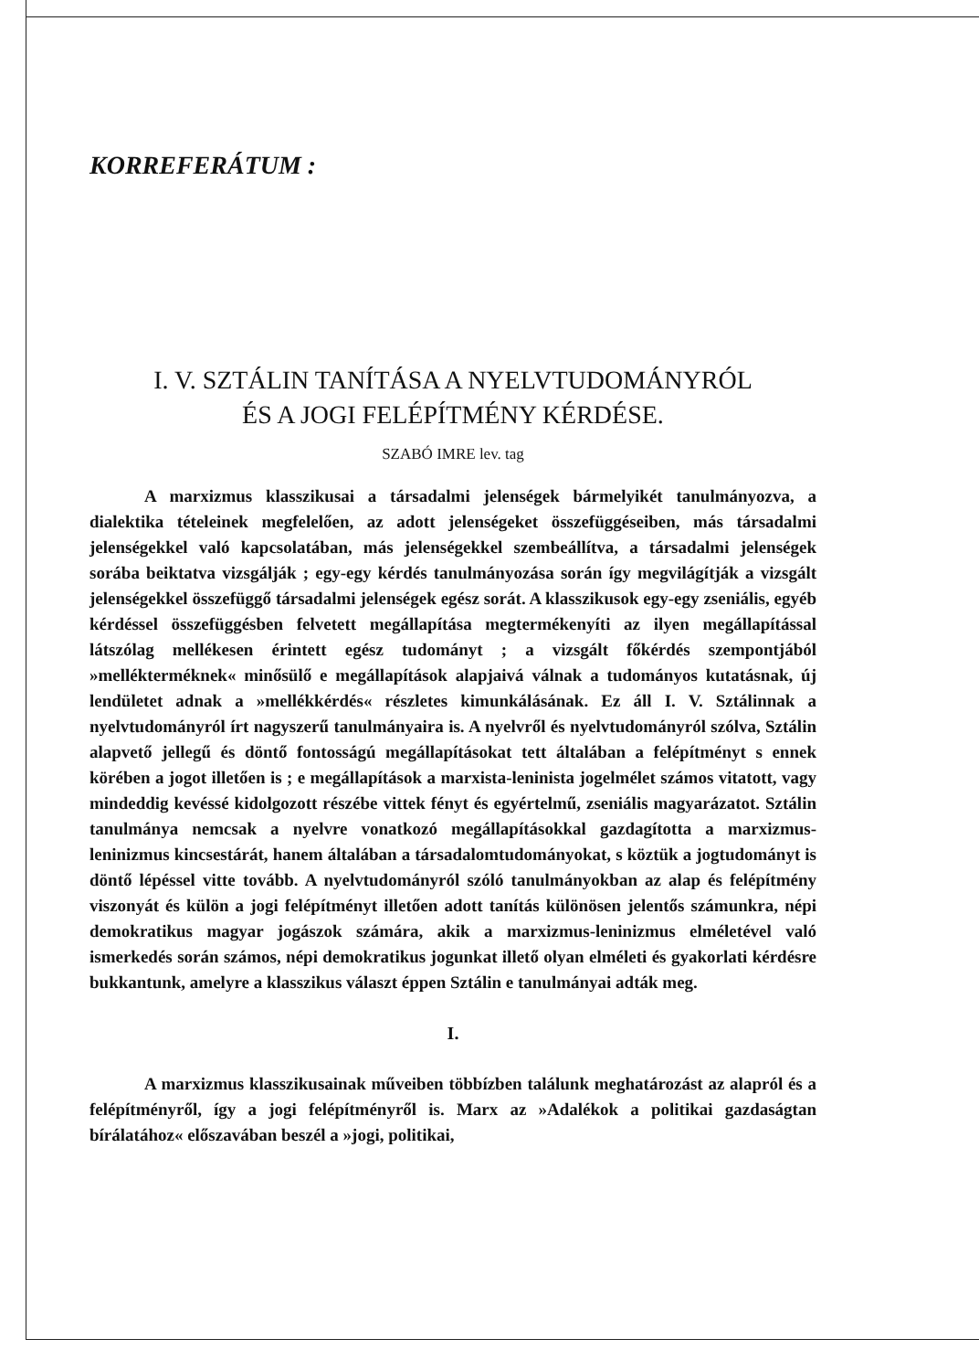KORREFERÁTUM :
I. V. SZTÁLIN TANÍTÁSA A NYELVTUDOMÁNYRÓL
ÉS A JOGI FELÉPÍTMÉNY KÉRDÉSE.
SZABÓ IMRE lev. tag
A marxizmus klasszikusai a társadalmi jelenségek bármelyikét tanulmányozva, a dialektika tételeinek megfelelően, az adott jelenségeket összefüggéseiben, más társadalmi jelenségekkel való kapcsolatában, más jelenségekkel szembeállítva, a társadalmi jelenségek sorába beiktatva vizsgálják ; egy-egy kérdés tanulmányozása során így megvilágítják a vizsgált jelenségekkel összefüggő társadalmi jelenségek egész sorát. A klasszikusok egy-egy zseniális, egyéb kérdéssel összefüggésben felvetett megállapítása megtermékenyíti az ilyen megállapítással látszólag mellékesen érintett egész tudományt ; a vizsgált főkérdés szempontjából »mellékterméknek« minősülő e megállapítások alapjaivá válnak a tudományos kutatásnak, új lendületet adnak a »mellékkérdés« részletes kimunkálásának. Ez áll I. V. Sztálinnak a nyelvtudományról írt nagyszerű tanulmányaira is. A nyelvről és nyelvtudományról szólva, Sztálin alapvető jellegű és döntő fontosságú megállapításokat tett általában a felépítményt s ennek körében a jogot illetően is ; e megállapítások a marxista-leninista jogelmélet számos vitatott, vagy mindeddig kevéssé kidolgozott részébe vittek fényt és egyértelmű, zseniális magyarázatot. Sztálin tanulmánya nemcsak a nyelvre vonatkozó megállapításokkal gazdagította a marxizmus-leninizmus kincsestárát, hanem általában a társadalomtudományokat, s köztük a jogtudományt is döntő lépéssel vitte tovább. A nyelvtudományról szóló tanulmányokban az alap és felépítmény viszonyát és külön a jogi felépítményt illetően adott tanítás különösen jelentős számunkra, népi demokratikus magyar jogászok számára, akik a marxizmus-leninizmus elméletével való ismerkedés során számos, népi demokratikus jogunkat illető olyan elméleti és gyakorlati kérdésre bukkantunk, amelyre a klasszikus választ éppen Sztálin e tanulmányai adták meg.
I.
A marxizmus klasszikusainak műveiben többízben találunk meghatározást az alapról és a felépítményről, így a jogi felépítményről is. Marx az »Adalékok a politikai gazdaságtan bírálatához« előszavában beszél a »jogi, politikai,